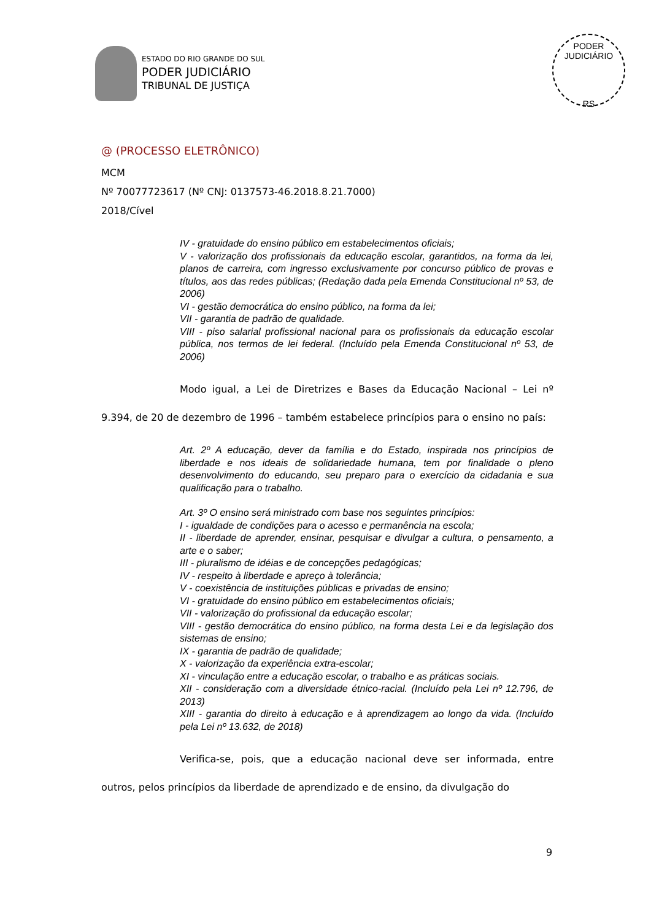ESTADO DO RIO GRANDE DO SUL
PODER JUDICIÁRIO
TRIBUNAL DE JUSTIÇA
PODER JUDICIÁRIO
RS
@ (PROCESSO ELETRÔNICO)
MCM
Nº 70077723617 (Nº CNJ: 0137573-46.2018.8.21.7000)
2018/Cível
IV - gratuidade do ensino público em estabelecimentos oficiais;
V - valorização dos profissionais da educação escolar, garantidos, na forma da lei, planos de carreira, com ingresso exclusivamente por concurso público de provas e títulos, aos das redes públicas; (Redação dada pela Emenda Constitucional nº 53, de 2006)
VI - gestão democrática do ensino público, na forma da lei;
VII - garantia de padrão de qualidade.
VIII - piso salarial profissional nacional para os profissionais da educação escolar pública, nos termos de lei federal. (Incluído pela Emenda Constitucional nº 53, de 2006)
Modo igual, a Lei de Diretrizes e Bases da Educação Nacional – Lei nº 9.394, de 20 de dezembro de 1996 – também estabelece princípios para o ensino no país:
Art. 2º A educação, dever da família e do Estado, inspirada nos princípios de liberdade e nos ideais de solidariedade humana, tem por finalidade o pleno desenvolvimento do educando, seu preparo para o exercício da cidadania e sua qualificação para o trabalho.
Art. 3º O ensino será ministrado com base nos seguintes princípios:
I - igualdade de condições para o acesso e permanência na escola;
II - liberdade de aprender, ensinar, pesquisar e divulgar a cultura, o pensamento, a arte e o saber;
III - pluralismo de idéias e de concepções pedagógicas;
IV - respeito à liberdade e apreço à tolerância;
V - coexistência de instituições públicas e privadas de ensino;
VI - gratuidade do ensino público em estabelecimentos oficiais;
VII - valorização do profissional da educação escolar;
VIII - gestão democrática do ensino público, na forma desta Lei e da legislação dos sistemas de ensino;
IX - garantia de padrão de qualidade;
X - valorização da experiência extra-escolar;
XI - vinculação entre a educação escolar, o trabalho e as práticas sociais.
XII - consideração com a diversidade étnico-racial. (Incluído pela Lei nº 12.796, de 2013)
XIII - garantia do direito à educação e à aprendizagem ao longo da vida. (Incluído pela Lei nº 13.632, de 2018)
Verifica-se, pois, que a educação nacional deve ser informada, entre outros, pelos princípios da liberdade de aprendizado e de ensino, da divulgação do
9